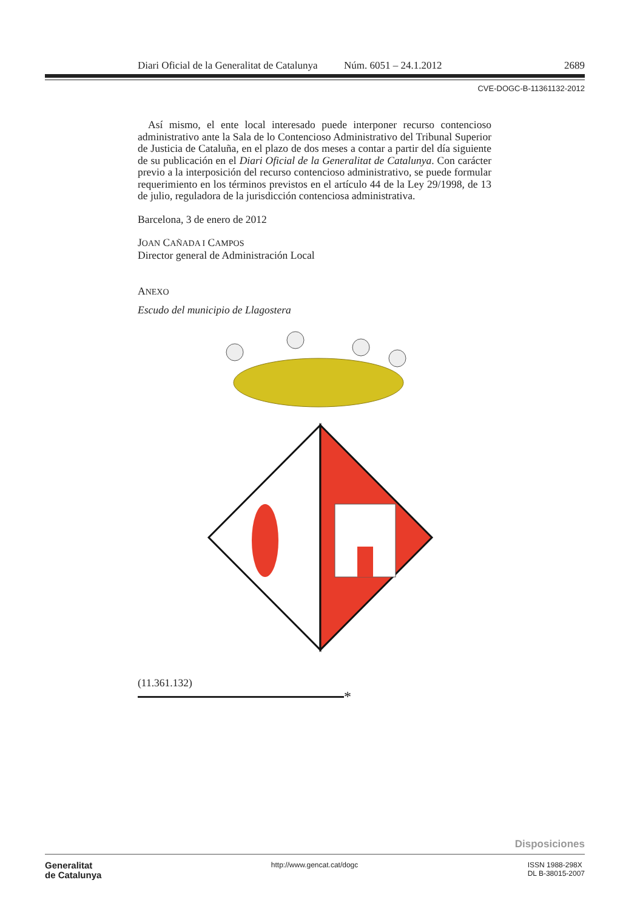Diari Oficial de la Generalitat de Catalunya Núm. 6051 – 24.1.2012 2689
CVE-DOGC-B-11361132-2012
Así mismo, el ente local interesado puede interponer recurso contencioso administrativo ante la Sala de lo Contencioso Administrativo del Tribunal Superior de Justicia de Cataluña, en el plazo de dos meses a contar a partir del día siguiente de su publicación en el Diari Oficial de la Generalitat de Catalunya. Con carácter previo a la interposición del recurso contencioso administrativo, se puede formular requerimiento en los términos previstos en el artículo 44 de la Ley 29/1998, de 13 de julio, reguladora de la jurisdicción contenciosa administrativa.
Barcelona, 3 de enero de 2012
JOAN CAÑADA I CAMPOS
Director general de Administración Local
ANEXO
Escudo del municipio de Llagostera
(11.361.132)
*
Disposiciones
Generalitat
de Catalunya
http://www.gencat.cat/dogc ISSN 1988-298X
DL B-38015-2007